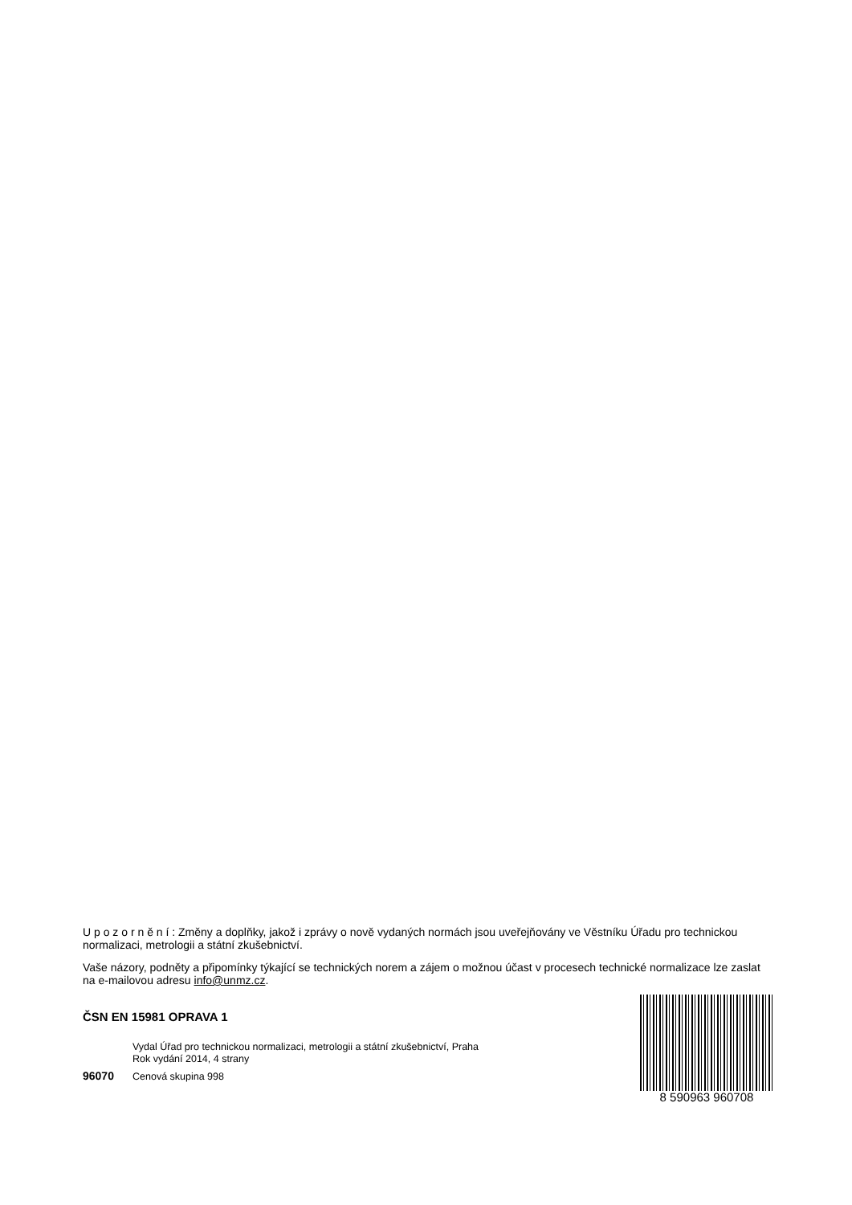U p o z o r n ě n í : Změny a doplňky, jakož i zprávy o nově vydaných normách jsou uveřejňovány ve Věstníku Úřadu pro technickou normalizaci, metrologii a státní zkušebnictví.
Vaše názory, podněty a připomínky týkající se technických norem a zájem o možnou účast v procesech technické normalizace lze zaslat na e-mailovou adresu info@unmz.cz.
ČSN EN 15981 OPRAVA 1
Vydal Úřad pro technickou normalizaci, metrologii a státní zkušebnictví, Praha
Rok vydání 2014, 4 strany
96070 Cenová skupina 998
8 590963 960708